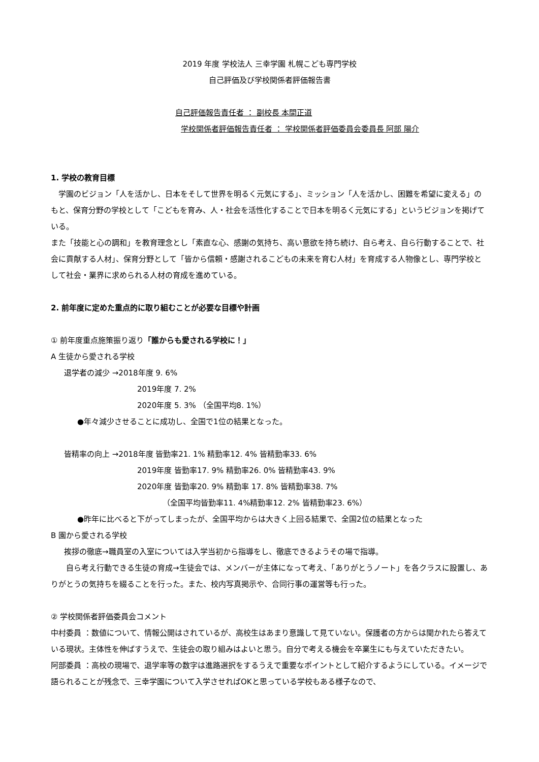2019 年度 学校法人 三幸学園 札幌こども専門学校
自己評価及び学校関係者評価報告書
自己評価報告責任者 ： 副校長 本間正道
学校関係者評価報告責任者 ： 学校関係者評価委員会委員長 阿部 陽介
1. 学校の教育目標
　学園のビジョン「人を活かし、日本をそして世界を明るく元気にする」、ミッション「人を活かし、困難を希望に変える」のもと、保育分野の学校として「こどもを育み、人・社会を活性化することで日本を明るく元気にする」というビジョンを掲げている。
また「技能と心の調和」を教育理念とし「素直な心、感謝の気持ち、高い意欲を持ち続け、自ら考え、自ら行動することで、社会に貢献する人材」、保育分野として「皆から信頼・感謝されるこどもの未来を育む人材」を育成する人物像とし、専門学校として社会・業界に求められる人材の育成を進めている。
2. 前年度に定めた重点的に取り組むことが必要な目標や計画
① 前年度重点施策振り返り「誰からも愛される学校に！」
A 生徒から愛される学校
退学者の減少 →2018年度 9. 6%
2019年度 7. 2%
2020年度 5. 3% （全国平均8. 1%）
●年々減少させることに成功し、全国で1位の結果となった。
皆精率の向上 →2018年度 皆勤率21. 1% 精勤率12. 4% 皆精勤率33. 6%
2019年度 皆勤率17. 9% 精勤率26. 0% 皆精勤率43. 9%
2020年度 皆勤率20. 9% 精勤率 17. 8% 皆精勤率38. 7%
（全国平均皆勤率11. 4%精勤率12. 2% 皆精勤率23. 6%）
●昨年に比べると下がってしまったが、全国平均からは大きく上回る結果で、全国2位の結果となった
B 園から愛される学校
挨拶の徹底→職員室の入室については入学当初から指導をし、徹底できるようその場で指導。
　　自ら考え行動できる生徒の育成→生徒会では、メンバーが主体になって考え、「ありがとうノート」を各クラスに設置し、ありがとうの気持ちを綴ることを行った。また、校内写真掲示や、合同行事の運営等も行った。
② 学校関係者評価委員会コメント
中村委員 ：数値について、情報公開はされているが、高校生はあまり意識して見ていない。保護者の方からは聞かれたら答えている現状。主体性を伸ばすうえで、生徒会の取り組みはよいと思う。自分で考える機会を卒業生にも与えていただきたい。
阿部委員 ：高校の現場で、退学率等の数字は進路選択をするうえで重要なポイントとして紹介するようにしている。イメージで語られることが残念で、三幸学園について入学させればOKと思っている学校もある様子なので、